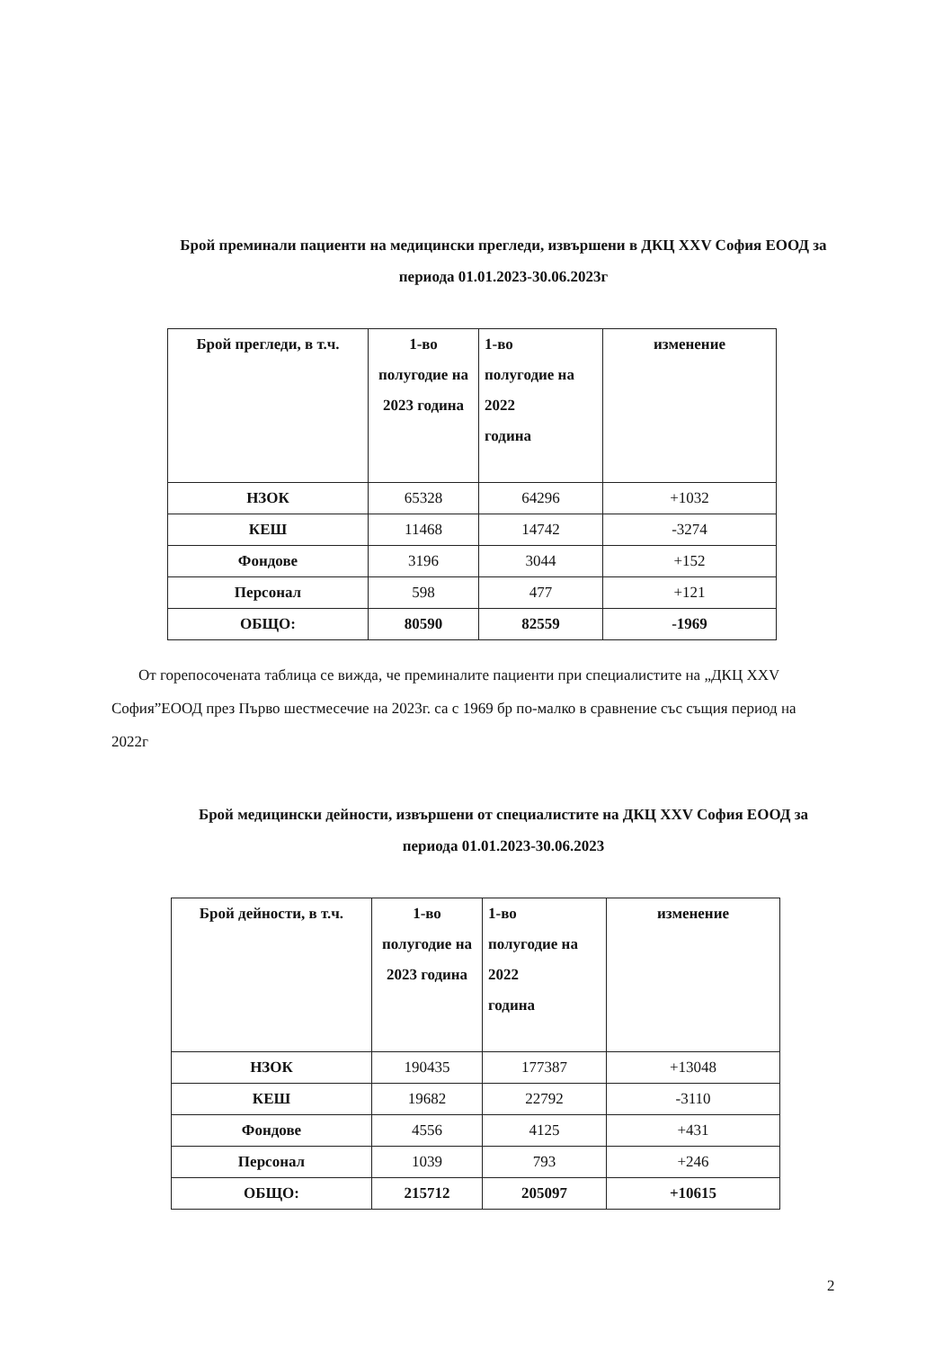Брой преминали пациенти на медицински прегледи, извършени в ДКЦ XXV София ЕООД за периода 01.01.2023-30.06.2023г
| Брой прегледи, в т.ч. | 1-во полугодие на 2023 година | 1-во полугодие на 2022 година | изменение |
| --- | --- | --- | --- |
| НЗОК | 65328 | 64296 | +1032 |
| КЕШ | 11468 | 14742 | -3274 |
| Фондове | 3196 | 3044 | +152 |
| Персонал | 598 | 477 | +121 |
| ОБЩО: | 80590 | 82559 | -1969 |
От горепосочената таблица се вижда, че преминалите пациенти при специалистите на „ДКЦ XXV София”ЕООД през Първо шестмесечие на 2023г. са с 1969 бр по-малко в сравнение със същия период на 2022г
Брой медицински дейности, извършени от специалистите на ДКЦ XXV София ЕООД за периода 01.01.2023-30.06.2023
| Брой дейности, в т.ч. | 1-во полугодие на 2023 година | 1-во полугодие на 2022 година | изменение |
| --- | --- | --- | --- |
| НЗОК | 190435 | 177387 | +13048 |
| КЕШ | 19682 | 22792 | -3110 |
| Фондове | 4556 | 4125 | +431 |
| Персонал | 1039 | 793 | +246 |
| ОБЩО: | 215712 | 205097 | +10615 |
2